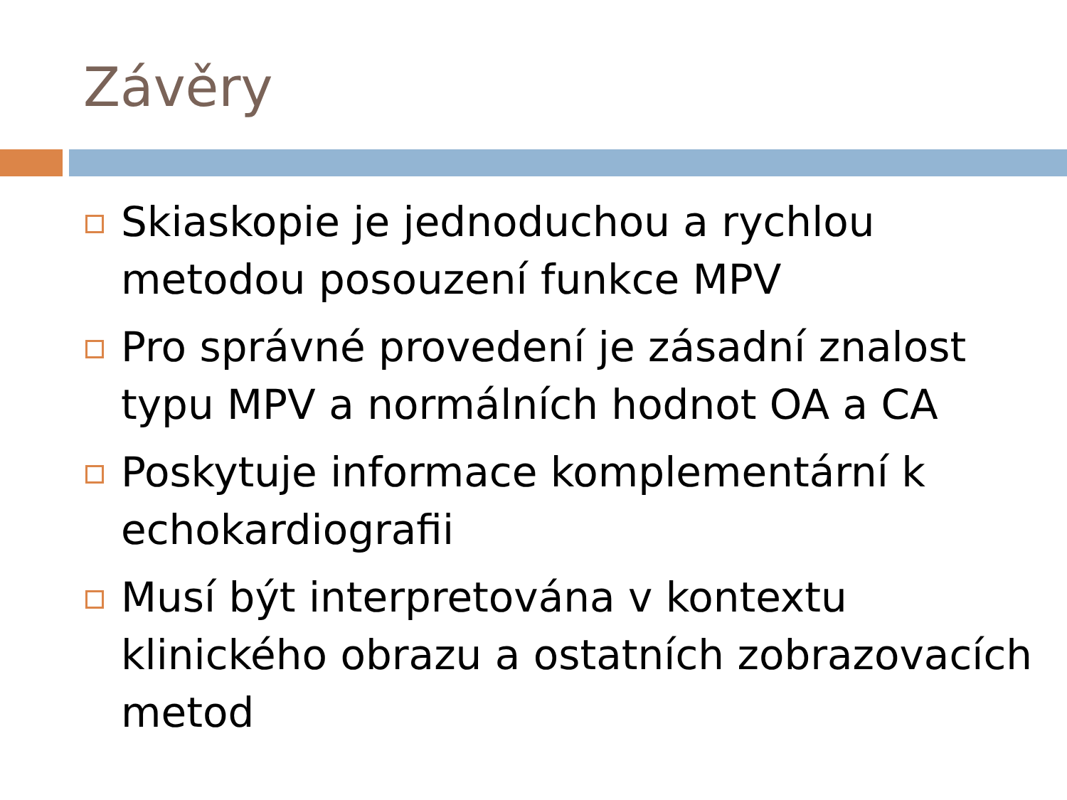Závěry
Skiaskopie je jednoduchou a rychlou metodou posouzení funkce MPV
Pro správné provedení je zásadní znalost typu MPV a normálních hodnot OA a CA
Poskytuje informace komplementární k echokardiografii
Musí být interpretována v kontextu klinického obrazu a ostatních zobrazovacích metod